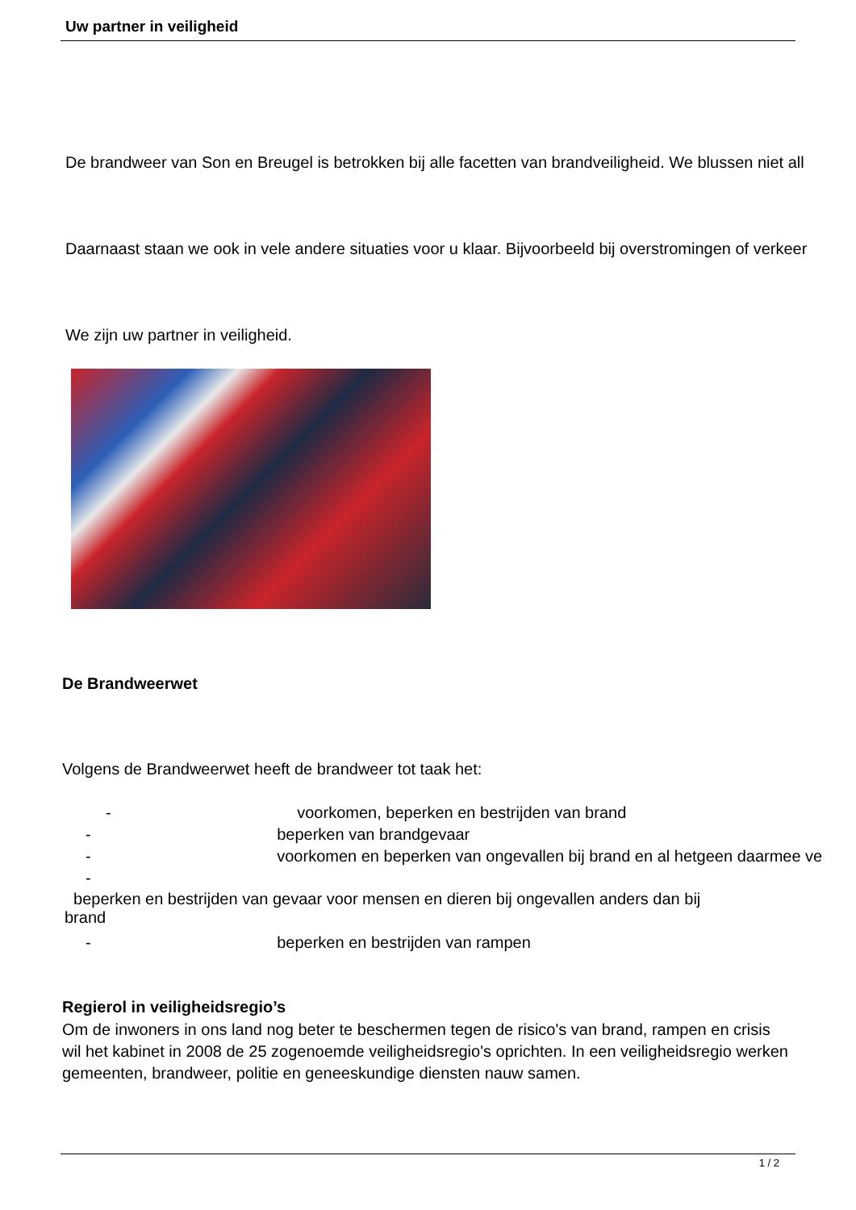Uw partner in veiligheid
De brandweer van Son en Breugel is betrokken bij alle facetten van brandveiligheid. We blussen niet all
Daarnaast staan we ook in vele andere situaties voor u klaar. Bijvoorbeeld bij overstromingen of verkeer
We zijn uw partner in veiligheid.
De Brandweerwet
Volgens de Brandweerwet heeft de brandweer tot taak het:
- voorkomen, beperken en bestrijden van brand
- beperken van brandgevaar
- voorkomen en beperken van ongevallen bij brand en al hetgeen daarmee ve
-
beperken en bestrijden van gevaar voor mensen en dieren bij ongevallen anders dan bij
brand
- beperken en bestrijden van rampen
Regierol in veiligheidsregio’s
Om de inwoners in ons land nog beter te beschermen tegen de risico's van brand, rampen en crisis wil het kabinet in 2008 de 25 zogenoemde veiligheidsregio's oprichten. In een veiligheidsregio werken gemeenten, brandweer, politie en geneeskundige diensten nauw samen.
1 / 2